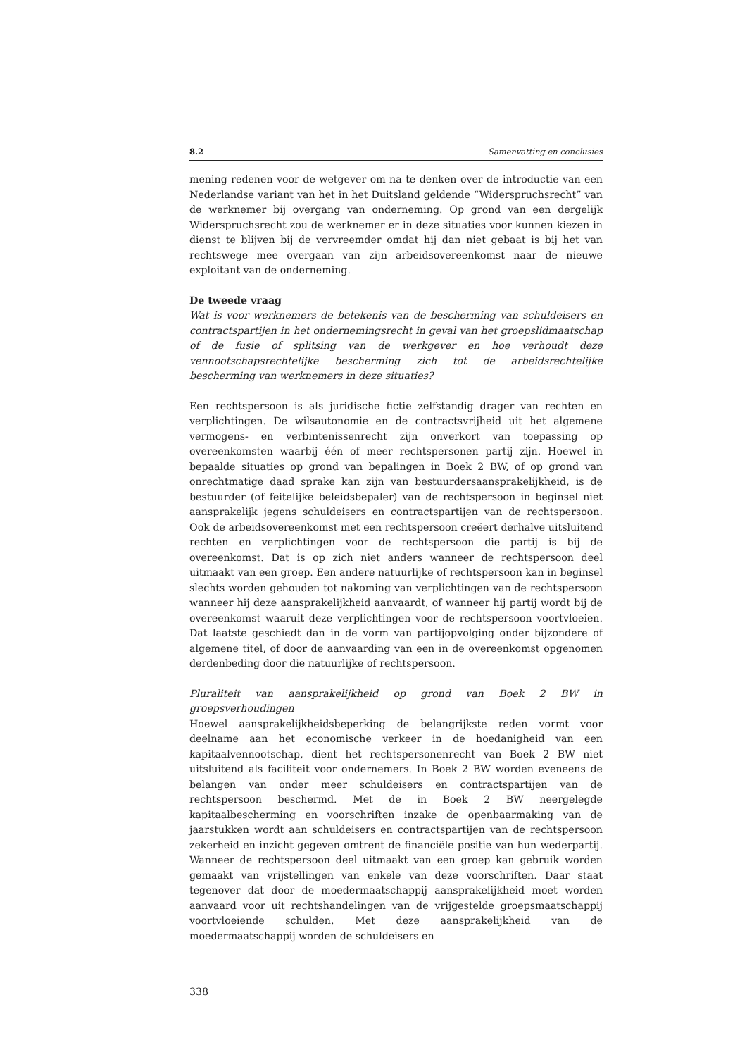8.2 Samenvatting en conclusies
mening redenen voor de wetgever om na te denken over de introductie van een Nederlandse variant van het in het Duitsland geldende “Widerspruchsrecht” van de werknemer bij overgang van onderneming. Op grond van een dergelijk Widerspruchsrecht zou de werknemer er in deze situaties voor kunnen kiezen in dienst te blijven bij de vervreemder omdat hij dan niet gebaat is bij het van rechtswege mee overgaan van zijn arbeidsovereenkomst naar de nieuwe exploitant van de onderneming.
De tweede vraag
Wat is voor werknemers de betekenis van de bescherming van schuldeisers en contractspartijen in het ondernemingsrecht in geval van het groepslidmaatschap of de fusie of splitsing van de werkgever en hoe verhoudt deze vennootschapsrechtelijke bescherming zich tot de arbeidsrechtelijke bescherming van werknemers in deze situaties?
Een rechtspersoon is als juridische fictie zelfstandig drager van rechten en verplichtingen. De wilsautonomie en de contractsvrijheid uit het algemene vermogens- en verbintenissenrecht zijn onverkort van toepassing op overeenkomsten waarbij één of meer rechtspersonen partij zijn. Hoewel in bepaalde situaties op grond van bepalingen in Boek 2 BW, of op grond van onrechtmatige daad sprake kan zijn van bestuurdersaansprakelijkheid, is de bestuurder (of feitelijke beleidsbepaler) van de rechtspersoon in beginsel niet aansprakelijk jegens schuldeisers en contractspartijen van de rechtspersoon. Ook de arbeidsovereenkomst met een rechtspersoon creëert derhalve uitsluitend rechten en verplichtingen voor de rechtspersoon die partij is bij de overeenkomst. Dat is op zich niet anders wanneer de rechtspersoon deel uitmaakt van een groep. Een andere natuurlijke of rechtspersoon kan in beginsel slechts worden gehouden tot nakoming van verplichtingen van de rechtspersoon wanneer hij deze aansprakelijkheid aanvaardt, of wanneer hij partij wordt bij de overeenkomst waaruit deze verplichtingen voor de rechtspersoon voortvloeien. Dat laatste geschiedt dan in de vorm van partijopvolging onder bijzondere of algemene titel, of door de aanvaarding van een in de overeenkomst opgenomen derdenbeding door die natuurlijke of rechtspersoon.
Pluraliteit van aansprakelijkheid op grond van Boek 2 BW in groepsverhoudingen
Hoewel aansprakelijkheidsbeperking de belangrijkste reden vormt voor deelname aan het economische verkeer in de hoedanigheid van een kapitaalvennootschap, dient het rechtspersonenrecht van Boek 2 BW niet uitsluitend als faciliteit voor ondernemers. In Boek 2 BW worden eveneens de belangen van onder meer schuldeisers en contractspartijen van de rechtspersoon beschermd. Met de in Boek 2 BW neergelegde kapitaalbescherming en voorschriften inzake de openbaarmaking van de jaarstukken wordt aan schuldeisers en contractspartijen van de rechtspersoon zekerheid en inzicht gegeven omtrent de financiële positie van hun wederpartij. Wanneer de rechtspersoon deel uitmaakt van een groep kan gebruik worden gemaakt van vrijstellingen van enkele van deze voorschriften. Daar staat tegenover dat door de moedermaatschappij aansprakelijkheid moet worden aanvaard voor uit rechtshandelingen van de vrijgestelde groepsmaatschappij voortvloeiende schulden. Met deze aansprakelijkheid van de moedermaatschappij worden de schuldeisers en
338